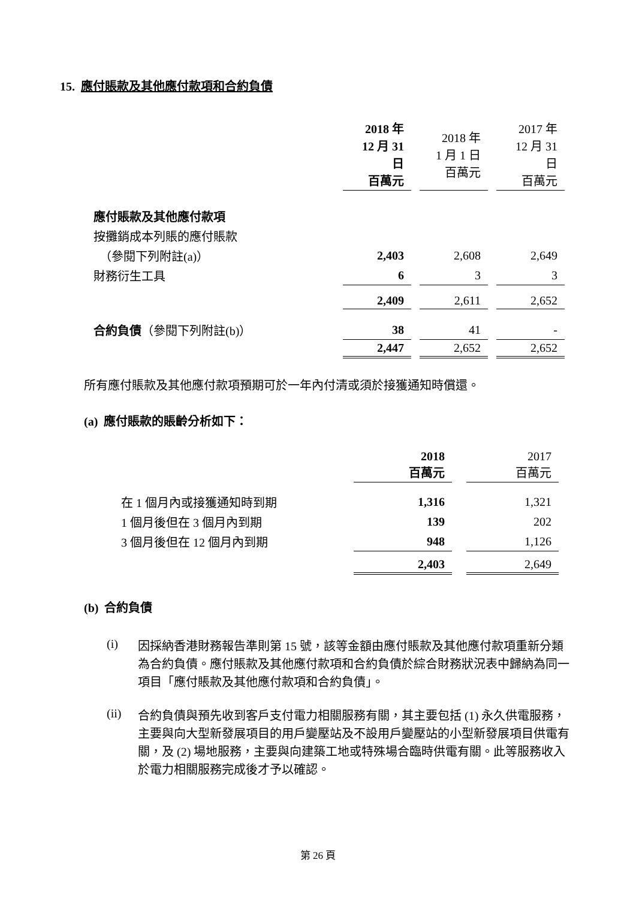15. 應付賬款及其他應付款項和合約負債
| | 2018 年 12 月 31 日 百萬元 | 2018 年 1 月 1 日 百萬元 | 2017 年 12 月 31 日 百萬元 |
| --- | --- | --- | --- |
| 應付賬款及其他應付款項 | | | |
| 按攤銷成本列賬的應付賬款 | | | |
| （參閱下列附註(a)） | 2,403 | 2,608 | 2,649 |
| 財務衍生工具 | 6 | 3 | 3 |
| | 2,409 | 2,611 | 2,652 |
| 合約負債 （參閱下列附註(b)） | 38 | 41 | - |
| | 2,447 | 2,652 | 2,652 |
所有應付賬款及其他應付款項預期可於一年內付清或須於接獲通知時償還。
(a) 應付賬款的賬齡分析如下：
| | 2018 百萬元 | 2017 百萬元 |
| --- | --- | --- |
| 在 1 個月內或接獲通知時到期 | 1,316 | 1,321 |
| 1 個月後但在 3 個月內到期 | 139 | 202 |
| 3 個月後但在 12 個月內到期 | 948 | 1,126 |
| | 2,403 | 2,649 |
(b) 合約負債
(i)
因採納香港財務報告準則第 15 號，該等金額由應付賬款及其他應付款項重新分類為合約負債。應付賬款及其他應付款項和合約負債於綜合財務狀況表中歸納為同一項目「應付賬款及其他應付款項和合約負債」。
(ii)
合約負債與預先收到客戶支付電力相關服務有關，其主要包括 (1) 永久供電服務，主要與向大型新發展項目的用戶變壓站及不設用戶變壓站的小型新發展項目供電有關，及 (2) 場地服務，主要與向建築工地或特殊場合臨時供電有關。此等服務收入於電力相關服務完成後才予以確認。
第 26 頁